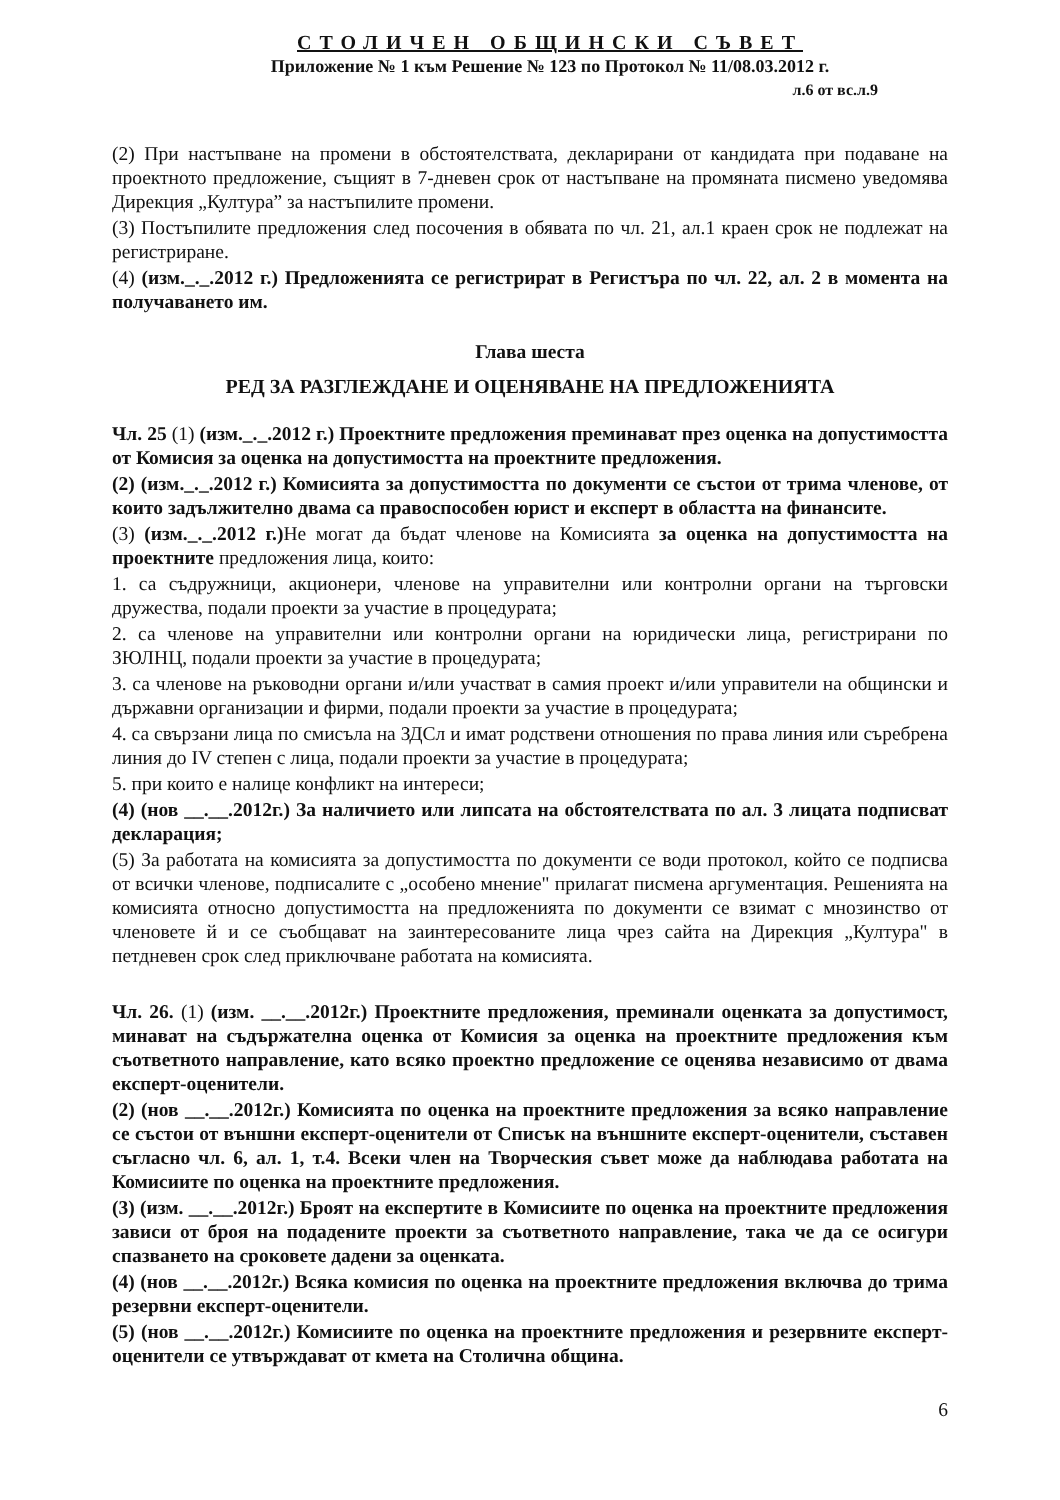СТОЛИЧЕН ОБЩИНСКИ СЪВЕТ
Приложение № 1 към Решение № 123 по Протокол № 11/08.03.2012 г.
л.6 от вс.л.9
(2) При настъпване на промени в обстоятелствата, декларирани от кандидата при подаване на проектното предложение, същият в 7-дневен срок от настъпване на промяната писмено уведомява Дирекция „Култура” за настъпилите промени.
(3) Постъпилите предложения след посочения в обявата по чл. 21, ал.1 краен срок не подлежат на регистриране.
(4) (изм._._.2012 г.) Предложенията се регистрират в Регистъра по чл. 22, ал. 2 в момента на получаването им.
Глава шеста
РЕД ЗА РАЗГЛЕЖДАНЕ И ОЦЕНЯВАНЕ НА ПРЕДЛОЖЕНИЯТА
Чл. 25 (1) (изм._._.2012 г.) Проектните предложения преминават през оценка на допустимостта от Комисия за оценка на допустимостта на проектните предложения.
(2) (изм._._.2012 г.) Комисията за допустимостта по документи се състои от трима членове, от които задължително двама са правоспособен юрист и експерт в областта на финансите.
(3) (изм._._.2012 г.) Не могат да бъдат членове на Комисията за оценка на допустимостта на проектните предложения лица, които:
1. са съдружници, акционери, членове на управителни или контролни органи на търговски дружества, подали проекти за участие в процедурата;
2. са членове на управителни или контролни органи на юридически лица, регистрирани по ЗЮЛНЦ, подали проекти за участие в процедурата;
3. са членове на ръководни органи и/или участват в самия проект и/или управители на общински и държавни организации и фирми, подали проекти за участие в процедурата;
4. са свързани лица по смисъла на ЗДСл и имат родствени отношения по права линия или съребрена линия до IV степен с лица, подали проекти за участие в процедурата;
5. при които е налице конфликт на интереси;
(4) (нов __.__.2012г.) За наличието или липсата на обстоятелствата по ал. 3 лицата подписват декларация;
(5) За работата на комисията за допустимостта по документи се води протокол, който се подписва от всички членове, подписалите с „особено мнение" прилагат писмена аргументация. Решенията на комисията относно допустимостта на предложенията по документи се взимат с мнозинство от членовете й и се съобщават на заинтересованите лица чрез сайта на Дирекция „Култура" в петдневен срок след приключване работата на комисията.
Чл. 26. (1) (изм. __.__.2012г.) Проектните предложения, преминали оценката за допустимост, минават на съдържателна оценка от Комисия за оценка на проектните предложения към съответното направление, като всяко проектно предложение се оценява независимо от двама експерт-оценители.
(2) (нов __.__.2012г.) Комисията по оценка на проектните предложения за всяко направление се състои от външни експерт-оценители от Списък на външните експерт-оценители, съставен съгласно чл. 6, ал. 1, т.4. Всеки член на Творческия съвет може да наблюдава работата на Комисиите по оценка на проектните предложения.
(3) (изм. __.__.2012г.) Броят на експертите в Комисиите по оценка на проектните предложения зависи от броя на подадените проекти за съответното направление, така че да се осигури спазването на сроковете дадени за оценката.
(4) (нов __.__.2012г.) Всяка комисия по оценка на проектните предложения включва до трима резервни експерт-оценители.
(5) (нов __.__.2012г.) Комисиите по оценка на проектните предложения и резервните експерт-оценители се утвърждават от кмета на Столична община.
6